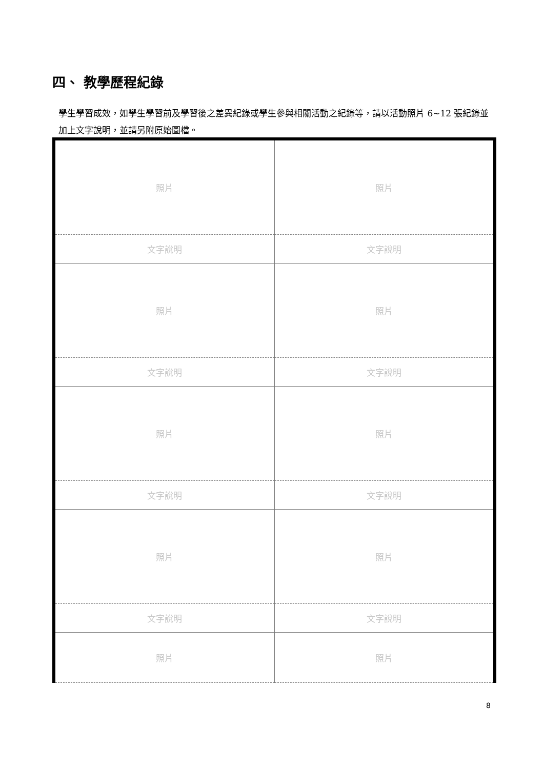四、 教學歷程紀錄
學生學習成效，如學生學習前及學習後之差異紀錄或學生參與相關活動之紀錄等，請以活動照片 6~12 張紀錄並加上文字說明，並請另附原始圖檔。
| 照片 | 照片 |
| 文字說明 | 文字說明 |
| 照片 | 照片 |
| 文字說明 | 文字說明 |
| 照片 | 照片 |
| 文字說明 | 文字說明 |
| 照片 | 照片 |
| 文字說明 | 文字說明 |
| 照片 | 照片 |
8